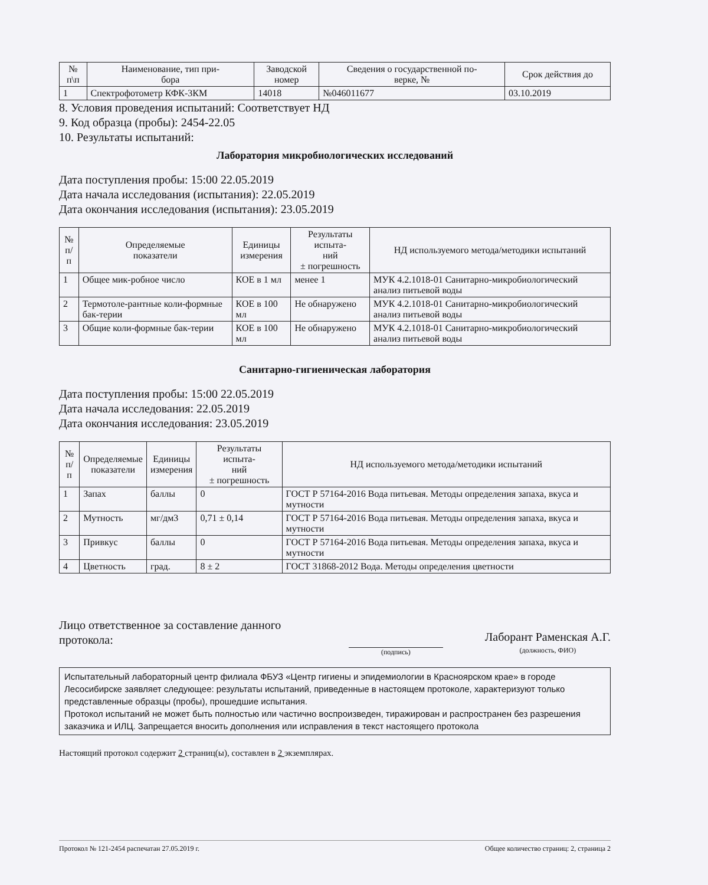| № п\п | Наименование, тип при- бора | Заводской номер | Сведения о государственной по- верке, № | Срок действия до |
| --- | --- | --- | --- | --- |
| 1 | Спектрофотометр КФК-3КМ | 14018 | №046011677 | 03.10.2019 |
8. Условия проведения испытаний: Соответствует НД
9. Код образца (пробы): 2454-22.05
10. Результаты испытаний:
Лаборатория микробиологических исследований
Дата поступления пробы: 15:00 22.05.2019
Дата начала исследования (испытания): 22.05.2019
Дата окончания исследования (испытания): 23.05.2019
| № п/п | Определяемые показатели | Единицы измерения | Результаты испыта- ний ± погрешность | НД используемого метода/методики испытаний |
| --- | --- | --- | --- | --- |
| 1 | Общее мик-робное число | КОЕ в 1 мл | менее 1 | МУК 4.2.1018-01 Санитарно-микробиологический анализ питьевой воды |
| 2 | Термотоле-рантные коли-формные бак-терии | КОЕ в 100 мл | Не обнаружено | МУК 4.2.1018-01 Санитарно-микробиологический анализ питьевой воды |
| 3 | Общие коли-формные бак-терии | КОЕ в 100 мл | Не обнаружено | МУК 4.2.1018-01 Санитарно-микробиологический анализ питьевой воды |
Санитарно-гигиеническая лаборатория
Дата поступления пробы: 15:00 22.05.2019
Дата начала исследования: 22.05.2019
Дата окончания исследования: 23.05.2019
| № п/п | Определяемые показатели | Единицы измерения | Результаты испыта- ний ± погрешность | НД используемого метода/методики испытаний |
| --- | --- | --- | --- | --- |
| 1 | Запах | баллы | 0 | ГОСТ Р 57164-2016 Вода питьевая. Методы определения запаха, вкуса и мутности |
| 2 | Мутность | мг/дм3 | 0,71 ± 0,14 | ГОСТ Р 57164-2016 Вода питьевая. Методы определения запаха, вкуса и мутности |
| 3 | Привкус | баллы | 0 | ГОСТ Р 57164-2016 Вода питьевая. Методы определения запаха, вкуса и мутности |
| 4 | Цветность | град. | 8 ± 2 | ГОСТ 31868-2012 Вода. Методы определения цветности |
Лицо ответственное за составление данного протокола:
(подпись)
Лаборант Раменская А.Г.
(должность, ФИО)
Испытательный лабораторный центр филиала ФБУЗ «Центр гигиены и эпидемиологии в Красноярском крае» в городе Лесосибирске заявляет следующее: результаты испытаний, приведенные в настоящем протоколе, характеризуют только представленные образцы (пробы), прошедшие испытания.
Протокол испытаний не может быть полностью или частично воспроизведен, тиражирован и распространен без разрешения заказчика и ИЛЦ. Запрещается вносить дополнения или исправления в текст настоящего протокола
Настоящий протокол содержит 2 страниц(ы), составлен в 2 экземплярах.
Протокол № 121-2454 распечатан 27.05.2019 г. Общее количество страниц: 2, страница 2